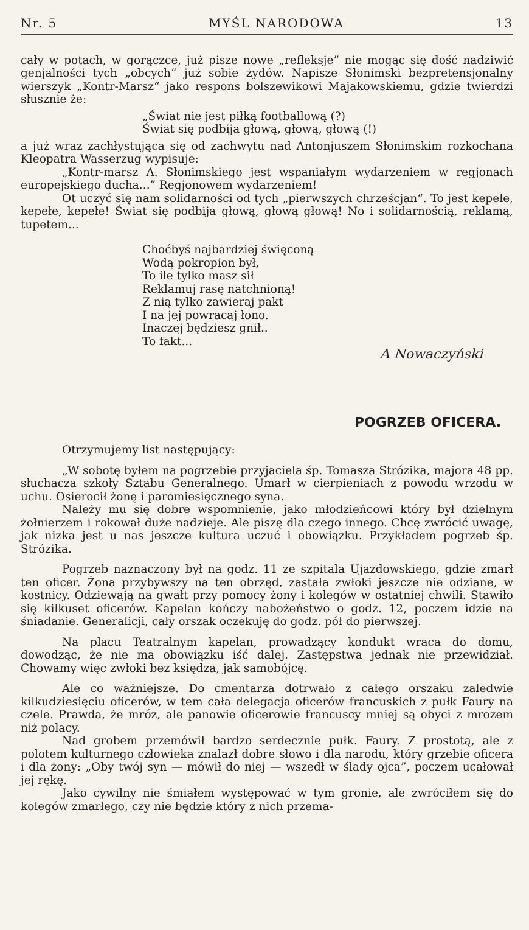Nr. 5 MYŚL NARODOWA 13
cały w potach, w gorączce, już pisze nowe „refleksje” nie mogąc się dość nadziwić genjalności tych „obcych“ już sobie żydów. Napisze Słonimski bezpretensjonalny wierszyk „Kontr-Marsz“ jako respons bolszewikowi Majakowskiemu, gdzie twierdzi słusznie że:
„Świat nie jest piłką footballową (?)
Świat się podbija głową, głową, głową (!)
a już wraz zachłystująca się od zachwytu nad Antonjuszem Słonimskim rozkochana Kleopatra Wasserzug wypisuje:
„Kontr-marsz A. Słonimskiego jest wspaniałym wydarzeniem w regjonach europejskiego ducha...” Regjonowem wydarzeniem!
Ot uczyć się nam solidarności od tych „pierwszych chrześcjan“. To jest kepełe, kepełe, kepełe! Świat się podbija głową, głową głową! No i solidarnością, reklamą, tupetem...
Choćbyś najbardziej święconą
Wodą pokropion był,
To ile tylko masz sił
Reklamuj rasę natchnioną!
Z nią tylko zawieraj pakt
I na jej powracaj łono.
Inaczej będziesz gnił..
To fakt...
A Nowaczyński
POGRZEB OFICERA.
Otrzymujemy list następujący:
„W sobotę byłem na pogrzebie przyjaciela śp. Tomasza Strózika, majora 48 pp. słuchacza szkoły Sztabu Generalnego. Umarł w cierpieniach z powodu wrzodu w uchu. Osierocił żonę i paromiesięcznego syna.
Należy mu się dobre wspomnienie, jako młodzieńcowi który był dzielnym żołnierzem i rokował duże nadzieje. Ale piszę dla czego innego. Chcę zwrócić uwagę, jak nizka jest u nas jeszcze kultura uczuć i obowiązku. Przykładem pogrzeb śp. Strózika.
Pogrzeb naznaczony był na godz. 11 ze szpitala Ujazdowskiego, gdzie zmarł ten oficer. Żona przybywszy na ten obrzęd, zastała zwłoki jeszcze nie odziane, w kostnicy. Odziewają na gwałt przy pomocy żony i kolegów w ostatniej chwili. Stawiło się kilkuset oficerów. Kapelan kończy nabożeństwo o godz. 12, poczem idzie na śniadanie. Generalicji, cały orszak oczekuję do godz. pół do pierwszej.
Na placu Teatralnym kapelan, prowadzący kondukt wraca do domu, dowodząc, że nie ma obowiązku iść dalej. Zastępstwa jednak nie przewidział. Chowamy więc zwłoki bez księdza, jak samobójcę.
Ale co ważniejsze. Do cmentarza dotrwało z całego orszaku zaledwie kilkudziesięciu oficerów, w tem cała delegacja oficerów francuskich z pułk Faury na czele. Prawda, że mróz, ale panowie oficerowie francuscy mniej są obyci z mrozem niż polacy.
Nad grobem przemówił bardzo serdecznie pułk. Faury. Z prostotą, ale z polotem kulturnego człowieka znalazł dobre słowo i dla narodu, który grzebie oficera i dla żony: „Oby twój syn — mówił do niej — wszedł w ślady ojca”, poczem ucałował jej rękę.
Jako cywilny nie śmiałem występować w tym gronie, ale zwróciłem się do kolegów zmarłego, czy nie będzie który z nich przema-